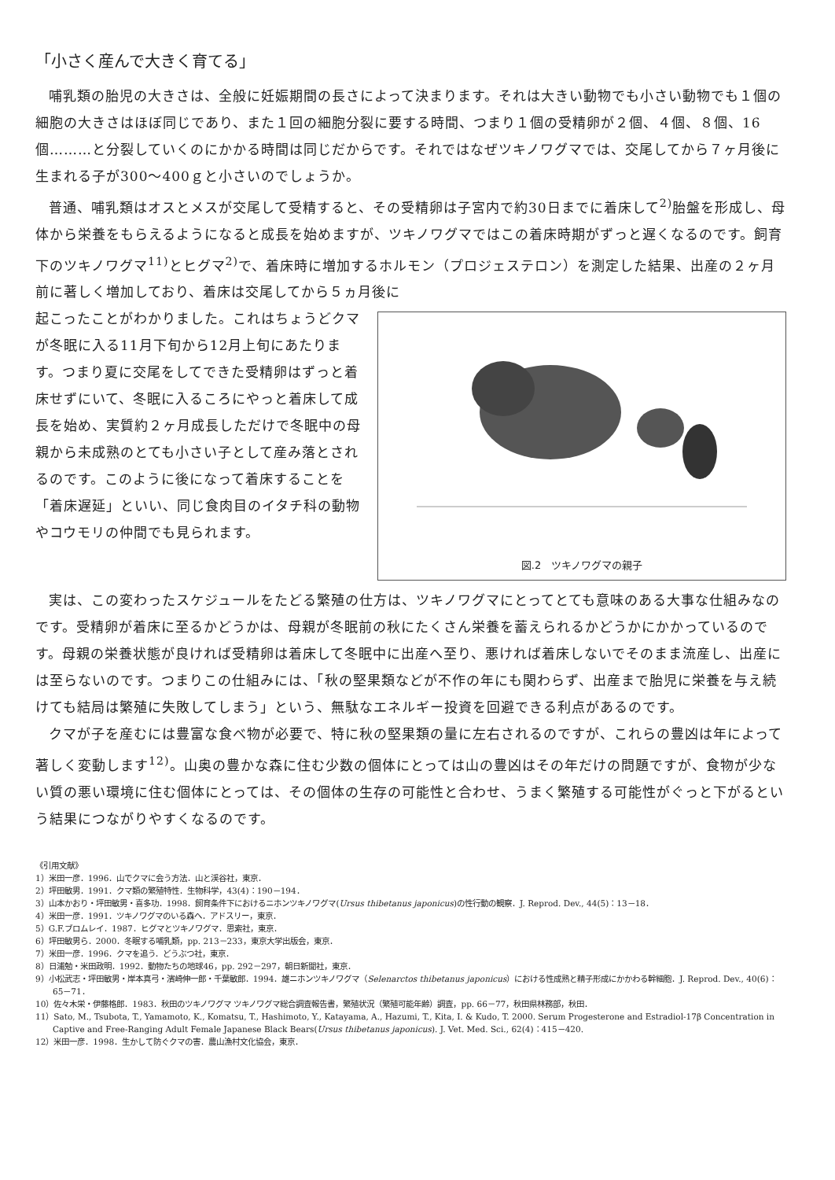「小さく産んで大きく育てる」
哺乳類の胎児の大きさは、全般に妊娠期間の長さによって決まります。それは大きい動物でも小さい動物でも１個の細胞の大きさはほぼ同じであり、また１回の細胞分裂に要する時間、つまり１個の受精卵が２個、４個、８個、16個………と分裂していくのにかかる時間は同じだからです。それではなぜツキノワグマでは、交尾してから７ヶ月後に生まれる子が300～400ｇと小さいのでしょうか。
普通、哺乳類はオスとメスが交尾して受精すると、その受精卵は子宮内で約30日までに着床して<sup>2)</sup>胎盤を形成し、母体から栄養をもらえるようになると成長を始めますが、ツキノワグマではこの着床時期がずっと遅くなるのです。飼育下のツキノワグマ<sup>11)</sup>とヒグマ<sup>2)</sup>で、着床時に増加するホルモン（プロジェステロン）を測定した結果、出産の２ヶ月前に著しく増加しており、着床は交尾してから５ヵ月後に
図.2　ツキノワグマの親子
起こったことがわかりました。これはちょうどクマが冬眠に入る11月下旬から12月上旬にあたります。つまり夏に交尾をしてできた受精卵はずっと着床せずにいて、冬眠に入るころにやっと着床して成長を始め、実質約２ヶ月成長しただけで冬眠中の母親から未成熟のとても小さい子として産み落とされるのです。このように後になって着床することを「着床遅延」といい、同じ食肉目のイタチ科の動物やコウモリの仲間でも見られます。
実は、この変わったスケジュールをたどる繁殖の仕方は、ツキノワグマにとってとても意味のある大事な仕組みなのです。受精卵が着床に至るかどうかは、母親が冬眠前の秋にたくさん栄養を蓄えられるかどうかにかかっているのです。母親の栄養状態が良ければ受精卵は着床して冬眠中に出産へ至り、悪ければ着床しないでそのまま流産し、出産には至らないのです。つまりこの仕組みには、「秋の堅果類などが不作の年にも関わらず、出産まで胎児に栄養を与え続けても結局は繁殖に失敗してしまう」という、無駄なエネルギー投資を回避できる利点があるのです。
クマが子を産むには豊富な食べ物が必要で、特に秋の堅果類の量に左右されるのですが、これらの豊凶は年によって著しく変動します<sup>12)</sup>。山奥の豊かな森に住む少数の個体にとっては山の豊凶はその年だけの問題ですが、食物が少ない質の悪い環境に住む個体にとっては、その個体の生存の可能性と合わせ、うまく繁殖する可能性がぐっと下がるという結果につながりやすくなるのです。
《引用文献》
1）米田一彦．1996．山でクマに会う方法．山と渓谷社，東京．
2）坪田敏男．1991．クマ類の繁殖特性．生物科学，43(4)：190－194．
3）山本かおり・坪田敏男・喜多功．1998．飼育条件下におけるニホンツキノワグマ(Ursus thibetanus japonicus)の性行動の観察．J. Reprod. Dev., 44(5)：13－18．
4）米田一彦．1991．ツキノワグマのいる森へ．アドスリー，東京．
5）G.F.ブロムレイ．1987．ヒグマとツキノワグマ．思索社，東京．
6）坪田敏男ら．2000．冬眠する哺乳類，pp. 213－233，東京大学出版会，東京．
7）米田一彦．1996．クマを追う．どうぶつ社，東京．
8）日浦勉・米田政明．1992．動物たちの地球46，pp. 292－297，朝日新聞社，東京．
9）小松武志・坪田敏男・岸本真弓・濱崎伸一郎・千葉敏郎．1994．雄ニホンツキノワグマ（Selenarctos thibetanus japonicus）における性成熟と精子形成にかかわる幹細胞．J. Reprod. Dev., 40(6)：65－71．
10）佐々木栄・伊藤格郎．1983．秋田のツキノワグマ ツキノワグマ総合調査報告書，繁殖状況（繁殖可能年齢）調査，pp. 66－77，秋田県林務部，秋田．
11）Sato, M., Tsubota, T., Yamamoto, K., Komatsu, T., Hashimoto, Y., Katayama, A., Hazumi, T., Kita, I. & Kudo, T. 2000. Serum Progesterone and Estradiol-17β Concentration in Captive and Free-Ranging Adult Female Japanese Black Bears(Ursus thibetanus japonicus). J. Vet. Med. Sci., 62(4)：415－420.
12）米田一彦．1998．生かして防ぐクマの害．農山漁村文化協会，東京．